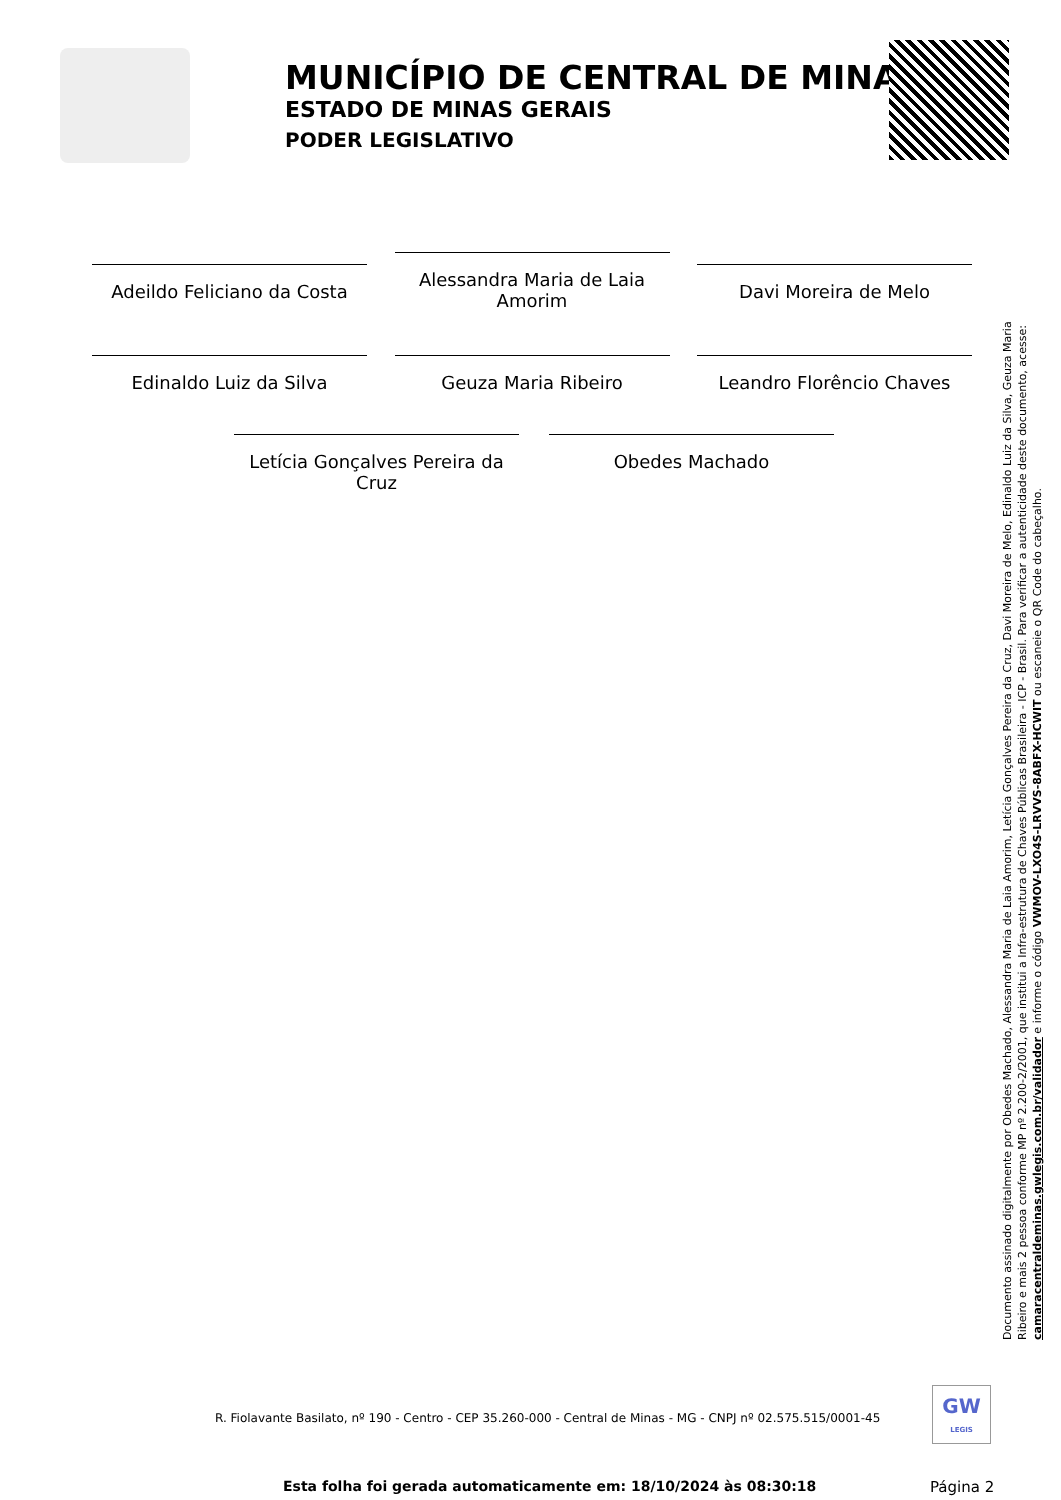MUNICÍPIO DE CENTRAL DE MINAS
ESTADO DE MINAS GERAIS
PODER LEGISLATIVO
Adeildo Feliciano da Costa
Alessandra Maria de Laia Amorim
Davi Moreira de Melo
Edinaldo Luiz da Silva Geuza Maria Ribeiro Leandro Florêncio Chaves
Letícia Gonçalves Pereira da Cruz
Obedes Machado
Documento assinado digitalmente por Obedes Machado, Alessandra Maria de Laia Amorim, Letícia Gonçalves Pereira da Cruz, Davi Moreira de Melo, Edinaldo Luiz da Silva, Geuza Maria Ribeiro e mais 2 pessoa conforme MP nº 2.200-2/2001, que institui a Infra-estrutura de Chaves Públicas Brasileira - ICP - Brasil. Para verificar a autenticidade deste documento, acesse: camaracentraldeminas.gwlegis.com.br/validador e informe o código VWMOV-LXO4S-LRVVS-8ABFX-HCWIT ou escaneie o QR Code do cabeçalho.
R. Fiolavante Basilato, nº 190 - Centro - CEP 35.260-000 - Central de Minas - MG - CNPJ nº 02.575.515/0001-45
GW
LEGIS
Esta folha foi gerada automaticamente em: 18/10/2024 às 08:30:18
Página 2